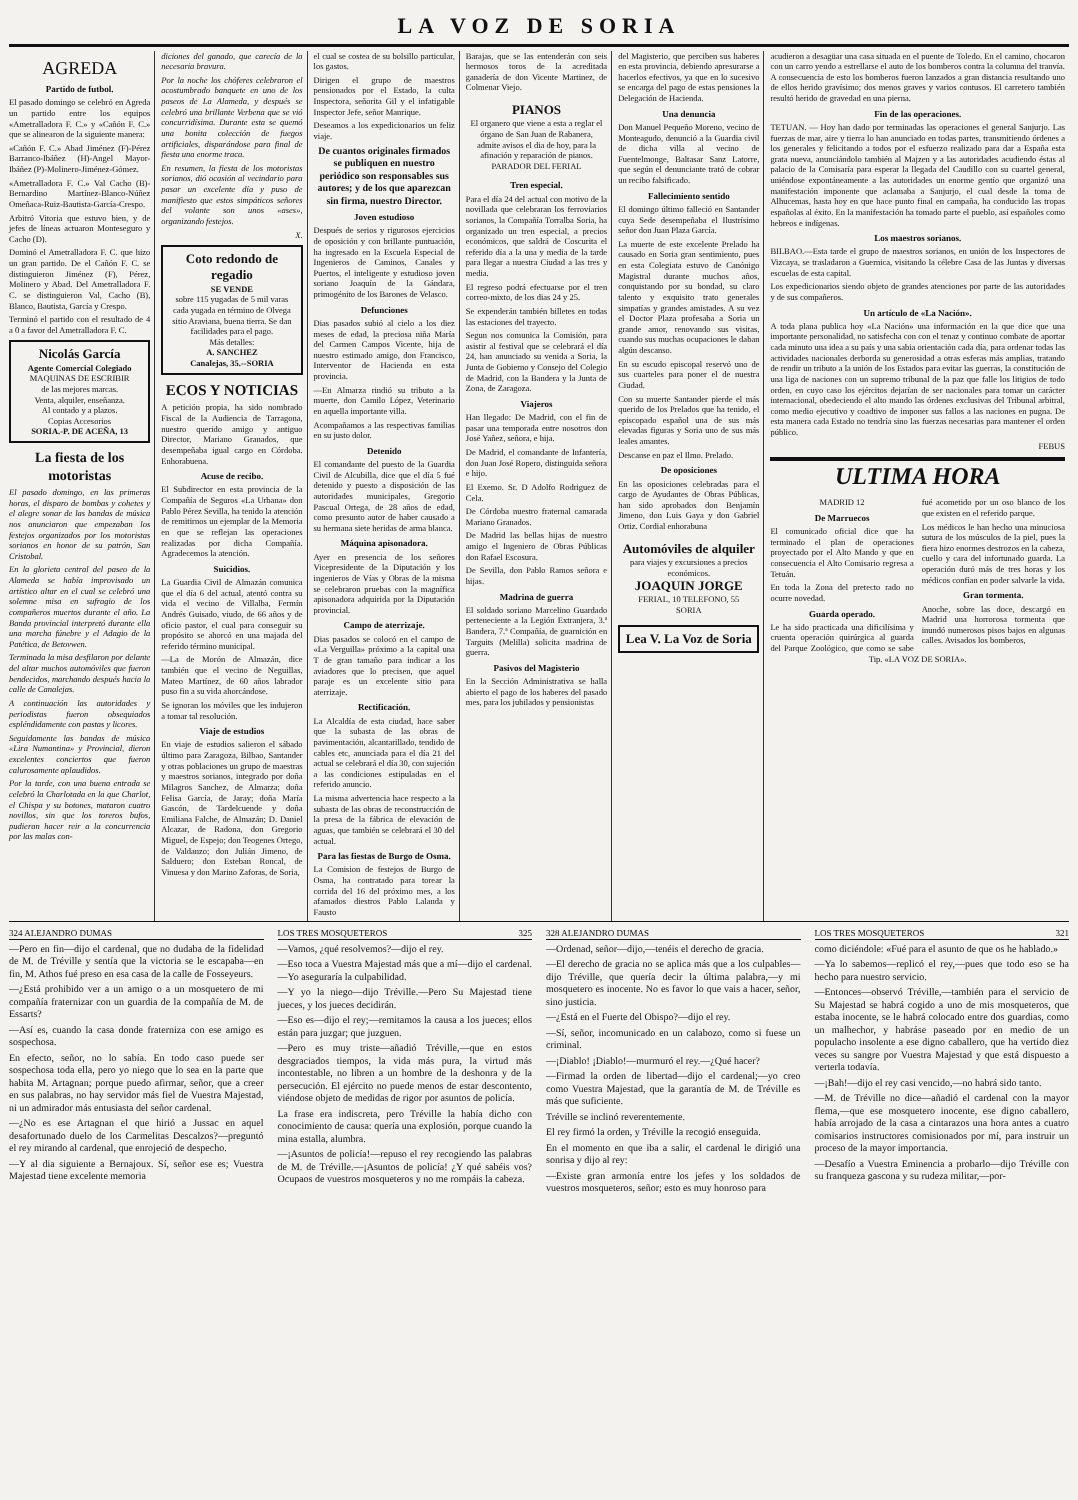LA VOZ DE SORIA
AGREDA
Partido de futbol.
El pasado domingo se celebró en Agreda un partido entre los equipos «Ametralladora F. C.» y «Cañón F. C.» que se alinearon de la siguiente manera:
«Cañón F. C.» Abad Jiménez (F)-Pérez Barranco-Ibáñez (H)-Angel Mayor-Ibáñez (P)-Molinero-Jiménez-Gómez.
«Ametralladora F. C.» Val Cacho (B)-Bernardino Martínez-Blanco-Núñez Omeñaca-Ruiz-Bautista-García-Crespo.
Arbitró Vitoria que estuvo bien, y de jefes de líneas actuaron Monteseguro y Cacho (D).
Dominó el Ametralladora F. C. que hizo un gran partido. De el Cañón F. C. se distinguieron Jiménez (F), Pérez, Molinero y Abad. Del Ametralladora F. C. se distinguieron Val, Cacho (B), Blanco, Bautista, García y Crespo.
Terminó el partido con el resultado de 4 a 0 a favor del Ametralladora F. C.
Nicolás García
Agente Comercial Colegiado
MAQUINAS DE ESCRIBIR
de las mejores marcas.
Venta, alquiler, enseñanza.
Al contado y a plazos.
Copias Accesorios
SORIA.-P. DE ACEÑA, 13
La fiesta de los motoristas
El pasado domingo, en las primeras horas, el disparo de bombas y cohetes y el alegre sonar de las bandas de música nos anunciaron que empezaban los festejos organizados por los motoristas sorianos en honor de su patrón, San Cristobal.
En la glorieta central del paseo de la Alameda se había improvisado un artístico altar en el cual se celebró una solemne misa en sufragio de los compañeros muertos durante el año. La Banda provincial interpretó durante ella una marcha fúnebre y el Adagio de la Patética, de Betovwen.
Terminada la misa desfilaron por delante del altar muchos automóviles que fueron bendecidos, marchando después hacia la calle de Canalejas.
A continuación las autoridades y periodistas fueron obsequiados espléndidamente con pastas y licores.
Seguidamente las bandas de música «Lira Numantina» y Provincial, dieron excelentes conciertos que fueron calurosamente aplaudidos.
Por la tarde, con una buena entrada se celebró la Charlotada en la que Charlot, el Chispa y su botones, mataron cuatro novillos, sin que los toreros bufos, pudieran hacer reir a la concurrencia por las malas con-
diciones del ganado, que carecía de la necesaria bravura.
Por la noche los chóferes celebraron el acostumbrado banquete en uno de los paseos de La Alameda, y después se celebró una brillante Verbena que se vió concurridísima. Durante esta se quemó una bonita colección de fuegos artificiales, disparándose para final de fiesta una enorme traca.
En resumen, la fiesta de los motoristas sorianos, dió ocasión al vecindario para pasar un excelente día y puso de manifiesto que estos simpáticos señores del volante son unos «ases», organizando festejos.
X.
Coto redondo de regadio
SE VENDE
sobre 115 yugadas de 5 mil varas cada yugada en término de Olvega sitio Araviana, buena tierra. Se dan facilidades para el pago.
Más detalles:
A. SANCHEZ
Canalejas, 35.--SORIA
ECOS Y NOTICIAS
A petición propia, ha sido nombrado Fiscal de la Audiencia de Tarragona, nuestro querido amigo y antiguo Director, Mariano Granados, que desempeñaba igual cargo en Córdoba. Enhorabuena.
Acuse de recibo.
El Subdirector en esta provincia de la Compañía de Seguros «La Urbana» don Pablo Pérez Sevilla, ha tenido la atención de remitirnos un ejemplar de la Memoria en que se reflejan las operaciones realizadas por dicha Compañía. Agradecemos la atención.
Suicidios.
La Guardia Civil de Almazán comunica que el día 6 del actual, atentó contra su vida el vecino de Villalba, Fermín Andrés Guisado, viudo, de 66 años y de oficio pastor, el cual para conseguir su propósito se ahorcó en una majada del referido término municipal.
—La de Morón de Almazán, dice también que el vecino de Neguillas, Mateo Martínez, de 60 años labrador puso fin a su vida ahorcándose.
Se ignoran los móviles que les indujeron a tomar tal resolución.
Viaje de estudios
En viaje de estudios salieron el sábado último para Zaragoza, Bilbao, Santander y otras poblaciones un grupo de maestras y maestros sorianos, integrado por doña Milagros Sanchez, de Almarza; doña Felisa García, de Jaray; doña María Gascón, de Tardelcuende y doña Emiliana Falche, de Almazán; D. Daniel Alcazar, de Radona, don Gregorio Miguel, de Espejo; don Teogenes Ortego, de Valdanzo; don Julián Jimeno, de Salduero; don Esteban Roncal, de Vinuesa y don Marino Zaforas, de Soria,
el cual se costea de su bolsillo particular, los gastos.
Dirigen el grupo de maestros pensionados por el Estado, la culta Inspectora, señorita Gil y el infatigable Inspector Jefe, señor Manrique.
Deseamos a los expedicionarios un feliz viaje.
De cuantos originales firmados se publiquen en nuestro periódico son responsables sus autores; y de los que aparezcan sin firma, nuestro Director.
Joven estudioso
Después de serios y rigurosos ejercicios de oposición y con brillante puntuación, ha ingresado en la Escuela Especial de Ingenieros de Caminos, Canales y Puertos, el inteligente y estudioso joven soriano Joaquín de la Gándara, primogénito de los Barones de Velasco.
Defunciones
Dias pasados subió al cielo a los diez meses de edad, la preciosa niña María del Carmen Campos Vicente, hija de nuestro estimado amigo, don Francisco, Interventor de Hacienda en esta provincia.
—En Almarza rindió su tributo a la muerte, don Camilo López, Veterinario en aquella importante villa.
Acompañamos a las respectivas familias en su justo dolor.
Detenido
El comandante del puesto de la Guardia Civil de Alcubilla, dice que el día 5 fué detenido y puesto a disposición de las autoridades municipales, Gregorio Pascual Ortega, de 28 años de edad, como presunto autor de haber causado a su hermana siete heridas de arma blanca.
Máquina apisonadora.
Ayer en presencia de los señores Vicepresidente de la Diputación y los ingenieros de Vías y Obras de la misma se celebraron pruebas con la magnífica apisonadora adquirida por la Diputación provincial.
Campo de aterrizaje.
Dias pasados se colocó en el campo de «La Verguilla» próximo a la capital una T de gran tamaño para indicar a los aviadores que lo precisen, que aquel paraje es un excelente sitio para aterrizaje.
Rectificación.
La Alcaldía de esta ciudad, hace saber que la subasta de las obras de pavimentación, alcantarillado, tendido de cables etc, anunciada para el día 21 del actual se celebrará el día 30, con sujeción a las condiciones estipuladas en el referido anuncio.
La misma advertencia hace respecto a la subasta de las obras de reconstrucción de la presa de la fábrica de elevación de aguas, que también se celebrará el 30 del actual.
Para las fiestas de Burgo de Osma.
La Comision de festejos de Burgo de Osma, ha contratado para torear la corrida del 16 del próximo mes, a los afamados diestros Pablo Lalanda y Fausto
Barajas, que se las entenderán con seis hermosos toros de la acreditada ganadería de don Vicente Martinez, de Colmenar Viejo.
PIANOS
El organero que viene a esta a reglar el órgano de San Juan de Rabanera, admite avisos el dia de hoy, para la afinación y reparación de pianos.
PARADOR DEL FERIAL
Tren especial.
Para el día 24 del actual con motivo de la novillada que celebraran los ferroviarios sorianos, la Compañía Torralba Soria, ha organizado un tren especial, a precios económicos, que saldrá de Coscurita el referido día a la una y media de la tarde para llegar a nuestra Ciudad a las tres y media.
El regreso podrá efectuarse por el tren correo-mixto, de los dias 24 y 25.
Se expenderán también billetes en todas las estaciones del trayecto.
Segun nos comunica la Comisión, para asistir al festival que se celebrará el día 24, han anunciado su venida a Soria, la Junta de Gobierno y Consejo del Colegio de Madrid, con la Bandera y la Junta de Zona, de Zaragoza.
Viajeros
Han llegado: De Madrid, con el fin de pasar una temporada entre nosotros don José Yañez, señora, e hija.
De Madrid, el comandante de Infantería, don Juan José Ropero, distinguida señora e hijo.
El Exemo. Sr. D Adolfo Rodriguez de Cela.
De Córdoba nuestro fraternal camarada Mariano Granados.
De Madrid las bellas hijas de nuestro amigo el Ingeniero de Obras Públicas don Rafael Escosura.
De Sevilla, don Pablo Ramos señora e hijas.
Madrina de guerra
El soldado soriano Marcelino Guardado perteneciente a la Legión Extranjera, 3.ª Bandera, 7.ª Compañía, de guarnición en Targuits (Melilla) solicita madrina de guerra.
Pasivos del Magisterio
En la Sección Administrativa se halla abierto el pago de los haberes del pasado mes, para los jubilados y pensionistas
del Magisterio, que perciben sus haberes en esta provincia, debiendo apresurarse a hacerlos efectivos, ya que en lo sucesivo se encarga del pago de estas pensiones la Delegación de Hacienda.
Una denuncia
Don Manuel Pequeño Moreno, vecino de Monteagudo, denunció a la Guardia civil de dicha villa al vecino de Fuentelmonge, Baltasar Sanz Latorre, que según el denunciante trató de cobrar un recibo falsificado.
Fallecimiento sentido
El domingo último falleció en Santander cuya Sede desempeñaba el Ilustrísimo señor don Juan Plaza García.
La muerte de este excelente Prelado ha causado en Soria gran sentimiento, pues en esta Colegiata estuvo de Canónigo Magistral durante muchos años, conquistando por su bondad, su claro talento y exquisito trato generales simpatías y grandes amistades. A su vez el Doctor Plaza profesaba a Soria un grande amor, renovando sus visitas, cuando sus muchas ocupaciones le daban algún descanso.
En su escudo episcopal reservó uno de sus cuarteles para poner el de nuestra Ciudad.
Con su muerte Santander pierde el más querido de los Prelados que ha tenido, el episcopado español una de sus más elevadas figuras y Soria uno de sus más leales amantes.
Descanse en paz el Ilmo. Prelado.
De oposiciones
En las oposiciones celebradas para el cargo de Ayudantes de Obras Públicas, han sido aprobados don Benjamín Jimeno, don Luis Gaya y don Gabriel Ortiz. Cordial enhorabuna
Automóviles de alquiler
para viajes y excursiones a precios económicos.
JOAQUIN JORGE
FERIAL, 10 TELEFONO, 55
SORIA
Lea V. La Voz de Soria
acudieron a desagüar una casa situada en el puente de Toledo. En el camino, chocaron con un carro yendo a estrellarse el auto de los bomberos contra la columna del tranvía. A consecuencia de esto los bomberos fueron lanzados a gran distancia resultando uno de ellos herido gravísimo; dos menos graves y varios contusos. El carretero también resultó herido de gravedad en una pierna.
Fin de las operaciones.
TETUAN. — Hoy han dado por terminadas las operaciones el general Sanjurjo. Las fuerzas de mar, aire y tierra lo han anunciado en todas partes, transmitiendo órdenes a los generales y felicitando a todos por el esfuerzo realizado para dar a España esta grata nueva, anunciándolo también al Majzen y a las autoridades acudiendo éstas al palacio de la Comisaría para esperar la llegada del Caudillo con su cuartel general, uniéndose expontáneamente a las autoridades un enorme gentío que organizó una manifestación imponente que aclamaba a Sanjurjo, el cual desde la toma de Alhucemas, hasta hoy en que hace punto final en campaña, ha conducido las tropas españolas al éxito. En la manifestación ha tomado parte el pueblo, así españoles como hebreos e indígenas.
Los maestros sorianos.
BILBAO.—Esta tarde el grupo de maestros sorianos, en unión de los Inspectores de Vizcaya, se trasladaron a Guernica, visitando la célebre Casa de las Juntas y diversas escuelas de esta capital.
Los expedicionarios siendo objeto de grandes atenciones por parte de las autoridades y de sus compañeros.
Un artículo de «La Nación».
A toda plana publica hoy «La Nación» una información en la que dice que una importante personalidad, no satisfecha con con el tenaz y continuo combate de aportar cada minuto una idea a su país y una sabia orientación cada día, para ordenar todas las actividades nacionales derborda su generosidad a otras esferas más amplias, tratando de rendir un tributo a la unión de los Estados para evitar las guerras, la constitución de una liga de naciones con un supremo tribunal de la paz que falle los litigios de todo orden, en cuyo caso los ejércitos dejarían de ser nacionales para tomar un carácter internacional, obedeciendo el alto mando las órdenes exclusivas del Tribunal arbitral, como medio ejecutivo y coadtivo de imponer sus fallos a las naciones en pugna. De esta manera cada Estado no tendría sino las fuerzas necesarias para mantener el orden público.
FEBUS
ULTIMA HORA
MADRID 12
De Marruecos
El comunicado oficial dice que ha terminado el plan de operaciones proyectado por el Alto Mando y que en consecuencia el Alto Comisario regresa a Tetuán.
En toda la Zona del pretecto rado no ocurre novedad.
Guarda operado.
Le ha sido practicada una dificilísima y cruenta operación quirúrgica al guarda del Parque Zoológico, que como se sabe fué acometido por un oso blanco de los que existen en el referido parque.
Los médicos le han hecho una minuciosa sutura de los músculos de la piel, pues la fiera hizo enormes destrozos en la cabeza, cuello y cara del infortunado guarda. La operación duró más de tres horas y los médicos confían en poder salvarle la vida.
Gran tormenta.
Anoche, sobre las doce, descargó en Madrid una horrorosa tormenta que inundó numerosos pisos bajos en algunas calles. Avisados los bomberos,
Tip. «LA VOZ DE SORIA».
324 ALEJANDRO DUMAS
—Pero en fin—dijo el cardenal, que no dudaba de la fidelidad de M. de Tréville y sentía que la victoria se le escapaba—en fin, M. Athos fué preso en esa casa de la calle de Fosseyeurs.
—¿Está prohibido ver a un amigo o a un mosquetero de mi compañía fraternizar con un guardia de la compañía de M. de Essarts?
—Así es, cuando la casa donde fraterniza con ese amigo es sospechosa.
En efecto, señor, no lo sabía. En todo caso puede ser sospechosa toda ella, pero yo niego que lo sea en la parte que habita M. Artagnan; porque puedo afirmar, señor, que a creer en sus palabras, no hay servidor más fiel de Vuestra Majestad, ni un admirador más entusiasta del señor cardenal.
—¿No es ese Artagnan el que hirió a Jussac en aquel desafortunado duelo de los Carmelitas Descalzos?—preguntó el rey mirando al cardenal, que enrojeció de despecho.
—Y al dia siguiente a Bernajoux. Sí, señor ese es; Vuestra Majestad tiene excelente memoria
LOS TRES MOSQUETEROS 325
—Vamos, ¿qué resolvemos?—dijo el rey.
—Eso toca a Vuestra Majestad más que a mí—dijo el cardenal.—Yo aseguraría la culpabilidad.
—Y yo la niego—dijo Tréville.—Pero Su Majestad tiene jueces, y los jueces decidirán.
—Eso es—dijo el rey;—remitamos la causa a los jueces; ellos están para juzgar; que juzguen.
—Pero es muy triste—añadió Tréville,—que en estos desgraciados tiempos, la vida más pura, la virtud más incontestable, no libren a un hombre de la deshonra y de la persecución. El ejército no puede menos de estar descontento, viéndose objeto de medidas de rigor por asuntos de policía.
La frase era indiscreta, pero Tréville la había dicho con conocimiento de causa: quería una explosión, porque cuando la mina estalla, alumbra.
—¡Asuntos de policía!—repuso el rey recogiendo las palabras de M. de Tréville.—¡Asuntos de policía! ¿Y qué sabéis vos? Ocupaos de vuestros mosqueteros y no me rompáis la cabeza.
328 ALEJANDRO DUMAS
—Ordenad, señor—dijo,—tenéis el derecho de gracia.
—El derecho de gracia no se aplica más que a los culpables—dijo Tréville, que quería decir la última palabra,—y mi mosquetero es inocente. No es favor lo que vais a hacer, señor, sino justicia.
—¿Está en el Fuerte del Obispo?—dijo el rey.
—Sí, señor, incomunicado en un calabozo, como si fuese un criminal.
—¡Diablo! ¡Diablo!—murmuró el rey.—¿Qué hacer?
—Firmad la orden de libertad—dijo el cardenal;—yo creo como Vuestra Majestad, que la garantía de M. de Tréville es más que suficiente.
Tréville se inclinó reverentemente.
El rey firmó la orden, y Tréville la recogió enseguida.
En el momento en que iba a salir, el cardenal le dirigió una sonrisa y dijo al rey:
—Existe gran armonía entre los jefes y los soldados de vuestros mosqueteros, señor; esto es muy honroso para
LOS TRES MOSQUETEROS 321
como diciéndole: «Fué para el asunto de que os he hablado.»
—Ya lo sabemos—replicó el rey,—pues que todo eso se ha hecho para nuestro servicio.
—Entonces—observó Tréville,—también para el servicio de Su Majestad se habrá cogido a uno de mis mosqueteros, que estaba inocente, se le habrá colocado entre dos guardias, como un malhechor, y habráse paseado por en medio de un populacho insolente a ese digno caballero, que ha vertido diez veces su sangre por Vuestra Majestad y que está dispuesto a verterla todavía.
—¡Bah!—dijo el rey casi vencido,—no habrá sido tanto.
—M. de Tréville no dice—añadió el cardenal con la mayor flema,—que ese mosquetero inocente, ese digno caballero, había arrojado de la casa a cintarazos una hora antes a cuatro comisarios instructores comisionados por mí, para instruir un proceso de la mayor importancia.
—Desafío a Vuestra Eminencia a probarlo—dijo Tréville con su franqueza gascona y su rudeza militar,—por-